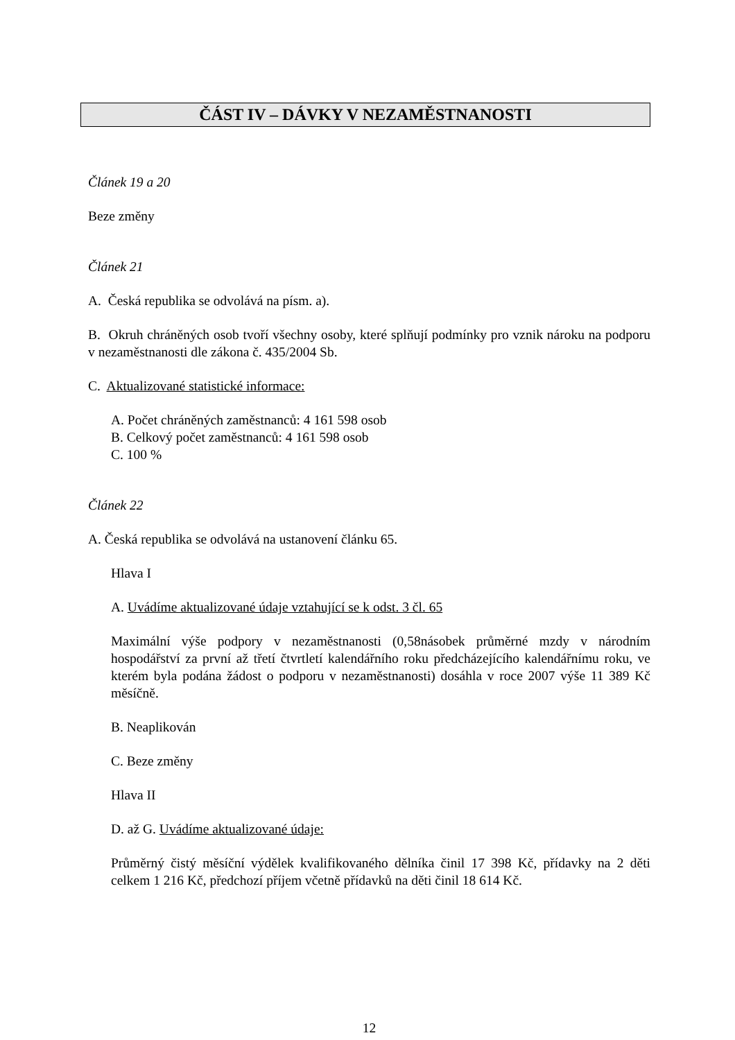ČÁST IV – DÁVKY V NEZAMĚSTNANOSTI
Článek 19 a 20
Beze změny
Článek 21
A. Česká republika se odvolává na písm. a).
B. Okruh chráněných osob tvoří všechny osoby, které splňují podmínky pro vznik nároku na podporu v nezaměstnanosti dle zákona č. 435/2004 Sb.
C. Aktualizované statistické informace:
A. Počet chráněných zaměstnanců: 4 161 598 osob
B. Celkový počet zaměstnanců: 4 161 598 osob
C. 100 %
Článek 22
A. Česká republika se odvolává na ustanovení článku 65.
Hlava I
A. Uvádíme aktualizované údaje vztahující se k odst. 3 čl. 65
Maximální výše podpory v nezaměstnanosti (0,58násobek průměrné mzdy v národním hospodářství za první až třetí čtvrtletí kalendářního roku předcházejícího kalendářnímu roku, ve kterém byla podána žádost o podporu v nezaměstnanosti) dosáhla v roce 2007 výše 11 389 Kč měsíčně.
B. Neaplikován
C. Beze změny
Hlava II
D. až G. Uvádíme aktualizované údaje:
Průměrný čistý měsíční výdělek kvalifikovaného dělníka činil 17 398 Kč, přídavky na 2 děti celkem 1 216 Kč, předchozí příjem včetně přídavků na děti činil 18 614 Kč.
12